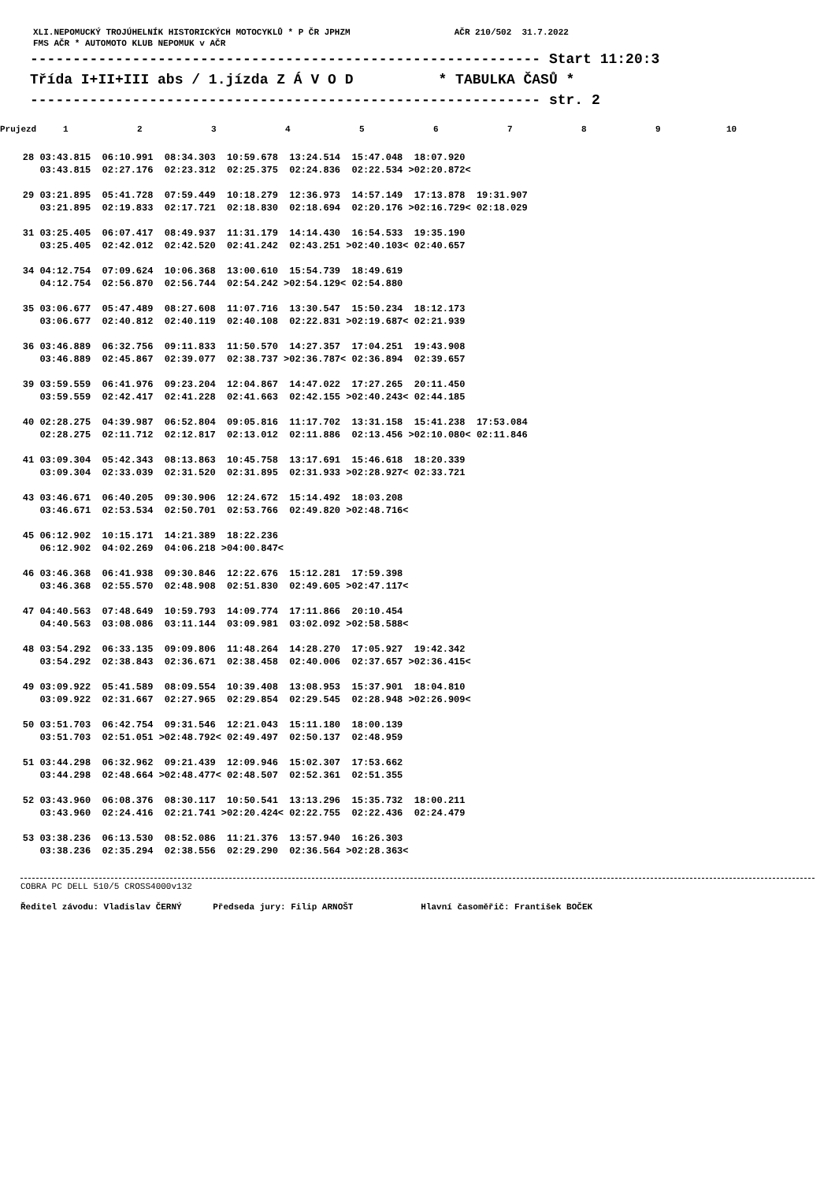XLI.NEPOMUCKÝ TROJÚHELNÍK HISTORICKÝCH MOTOCYKLŮ * P ČR JPHZM AČR 210/502 31.7.2022
FMS AČR * AUTOMOTO KLUB NEPOMUK v AČR
------------------------------------------------------------ Start 11:20:3
Třída I+II+III abs / 1.jízda Z Á V O D * TABULKA ČASŮ *
------------------------------------------------------------ str. 2
| Prujezd | 1 | 2 | 3 | 4 | 5 | 6 | 7 | 8 | 9 | 10 |
| --- | --- | --- | --- | --- | --- | --- | --- | --- | --- | --- |
| 28 03:43.815 06:10.991 08:34.303 10:59.678 13:24.514 15:47.048 18:07.920 | | | | | | | | | | |
| 03:43.815 02:27.176 02:23.312 02:25.375 02:24.836 02:22.534 >02:20.872< | | | | | | | | | | |
| 29 03:21.895 05:41.728 07:59.449 10:18.279 12:36.973 14:57.149 17:13.878 19:31.907 | | | | | | | | | | |
| 03:21.895 02:19.833 02:17.721 02:18.830 02:18.694 02:20.176 >02:16.729< 02:18.029 | | | | | | | | | | |
| 31 03:25.405 06:07.417 08:49.937 11:31.179 14:14.430 16:54.533 19:35.190 | | | | | | | | | | |
| 03:25.405 02:42.012 02:42.520 02:41.242 02:43.251 >02:40.103< 02:40.657 | | | | | | | | | | |
| 34 04:12.754 07:09.624 10:06.368 13:00.610 15:54.739 18:49.619 | | | | | | | | | | |
| 04:12.754 02:56.870 02:56.744 02:54.242 >02:54.129< 02:54.880 | | | | | | | | | | |
| 35 03:06.677 05:47.489 08:27.608 11:07.716 13:30.547 15:50.234 18:12.173 | | | | | | | | | | |
| 03:06.677 02:40.812 02:40.119 02:40.108 02:22.831 >02:19.687< 02:21.939 | | | | | | | | | | |
| 36 03:46.889 06:32.756 09:11.833 11:50.570 14:27.357 17:04.251 19:43.908 | | | | | | | | | | |
| 03:46.889 02:45.867 02:39.077 02:38.737 >02:36.787< 02:36.894 02:39.657 | | | | | | | | | | |
| 39 03:59.559 06:41.976 09:23.204 12:04.867 14:47.022 17:27.265 20:11.450 | | | | | | | | | | |
| 03:59.559 02:42.417 02:41.228 02:41.663 02:42.155 >02:40.243< 02:44.185 | | | | | | | | | | |
| 40 02:28.275 04:39.987 06:52.804 09:05.816 11:17.702 13:31.158 15:41.238 17:53.084 | | | | | | | | | | |
| 02:28.275 02:11.712 02:12.817 02:13.012 02:11.886 02:13.456 >02:10.080< 02:11.846 | | | | | | | | | | |
| 41 03:09.304 05:42.343 08:13.863 10:45.758 13:17.691 15:46.618 18:20.339 | | | | | | | | | | |
| 03:09.304 02:33.039 02:31.520 02:31.895 02:31.933 >02:28.927< 02:33.721 | | | | | | | | | | |
| 43 03:46.671 06:40.205 09:30.906 12:24.672 15:14.492 18:03.208 | | | | | | | | | | |
| 03:46.671 02:53.534 02:50.701 02:53.766 02:49.820 >02:48.716< | | | | | | | | | | |
| 45 06:12.902 10:15.171 14:21.389 18:22.236 | | | | | | | | | | |
| 06:12.902 04:02.269 04:06.218 >04:00.847< | | | | | | | | | | |
| 46 03:46.368 06:41.938 09:30.846 12:22.676 15:12.281 17:59.398 | | | | | | | | | | |
| 03:46.368 02:55.570 02:48.908 02:51.830 02:49.605 >02:47.117< | | | | | | | | | | |
| 47 04:40.563 07:48.649 10:59.793 14:09.774 17:11.866 20:10.454 | | | | | | | | | | |
| 04:40.563 03:08.086 03:11.144 03:09.981 03:02.092 >02:58.588< | | | | | | | | | | |
| 48 03:54.292 06:33.135 09:09.806 11:48.264 14:28.270 17:05.927 19:42.342 | | | | | | | | | | |
| 03:54.292 02:38.843 02:36.671 02:38.458 02:40.006 02:37.657 >02:36.415< | | | | | | | | | | |
| 49 03:09.922 05:41.589 08:09.554 10:39.408 13:08.953 15:37.901 18:04.810 | | | | | | | | | | |
| 03:09.922 02:31.667 02:27.965 02:29.854 02:29.545 02:28.948 >02:26.909< | | | | | | | | | | |
| 50 03:51.703 06:42.754 09:31.546 12:21.043 15:11.180 18:00.139 | | | | | | | | | | |
| 03:51.703 02:51.051 >02:48.792< 02:49.497 02:50.137 02:48.959 | | | | | | | | | | |
| 51 03:44.298 06:32.962 09:21.439 12:09.946 15:02.307 17:53.662 | | | | | | | | | | |
| 03:44.298 02:48.664 >02:48.477< 02:48.507 02:52.361 02:51.355 | | | | | | | | | | |
| 52 03:43.960 06:08.376 08:30.117 10:50.541 13:13.296 15:35.732 18:00.211 | | | | | | | | | | |
| 03:43.960 02:24.416 02:21.741 >02:20.424< 02:22.755 02:22.436 02:24.479 | | | | | | | | | | |
| 53 03:38.236 06:13.530 08:52.086 11:21.376 13:57.940 16:26.303 | | | | | | | | | | |
| 03:38.236 02:35.294 02:38.556 02:29.290 02:36.564 >02:28.363< | | | | | | | | | | |
COBRA PC DELL 510/5 CROSS4000v132
Ředitel závodu: Vladislav ČERNÝ Předseda jury: Filip ARNOŠT Hlavní časoměřič: František BOČEK